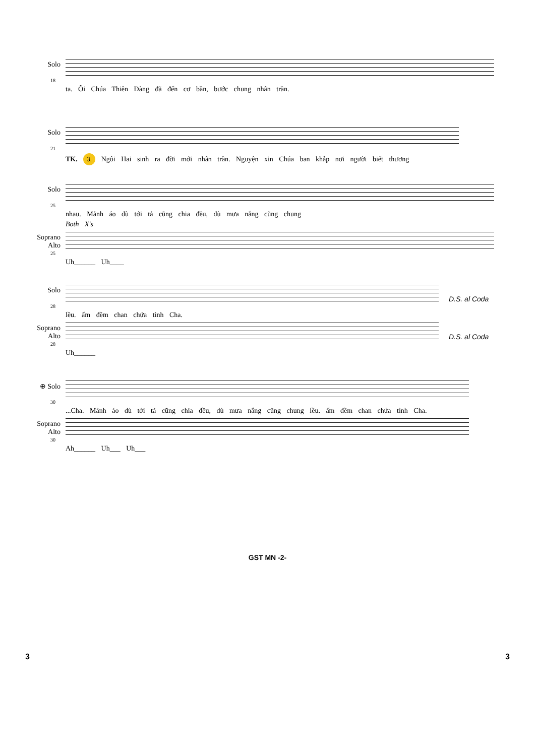Solo
18
ta. Ôi Chúa Thiên Đàng đã đến cơ bần, bước chung nhân trần.
Solo
21
TK. 3. Ngôi Hai sinh ra đời mới nhân trần. Nguyện xin Chúa ban khắp nơi người biết thương
Solo
25
nhau. Mảnh áo dù tới tả cũng chia đều, dù mưa nắng cũng chung
Both X's
Soprano Alto
25
Uh______ Uh____
Solo D.S. al Coda
28
lều. ấm đềm chan chứa tình Cha.
Soprano Alto D.S. al Coda
28
Uh______
⊕ Solo
30
...Cha. Mảnh áo dù tới tả cũng chia đều, dù mưa nắng cũng chung lều. ấm đềm chan chứa tình Cha.
Soprano Alto
30
Ah______ Uh___ Uh___
GST MN -2-
3 3